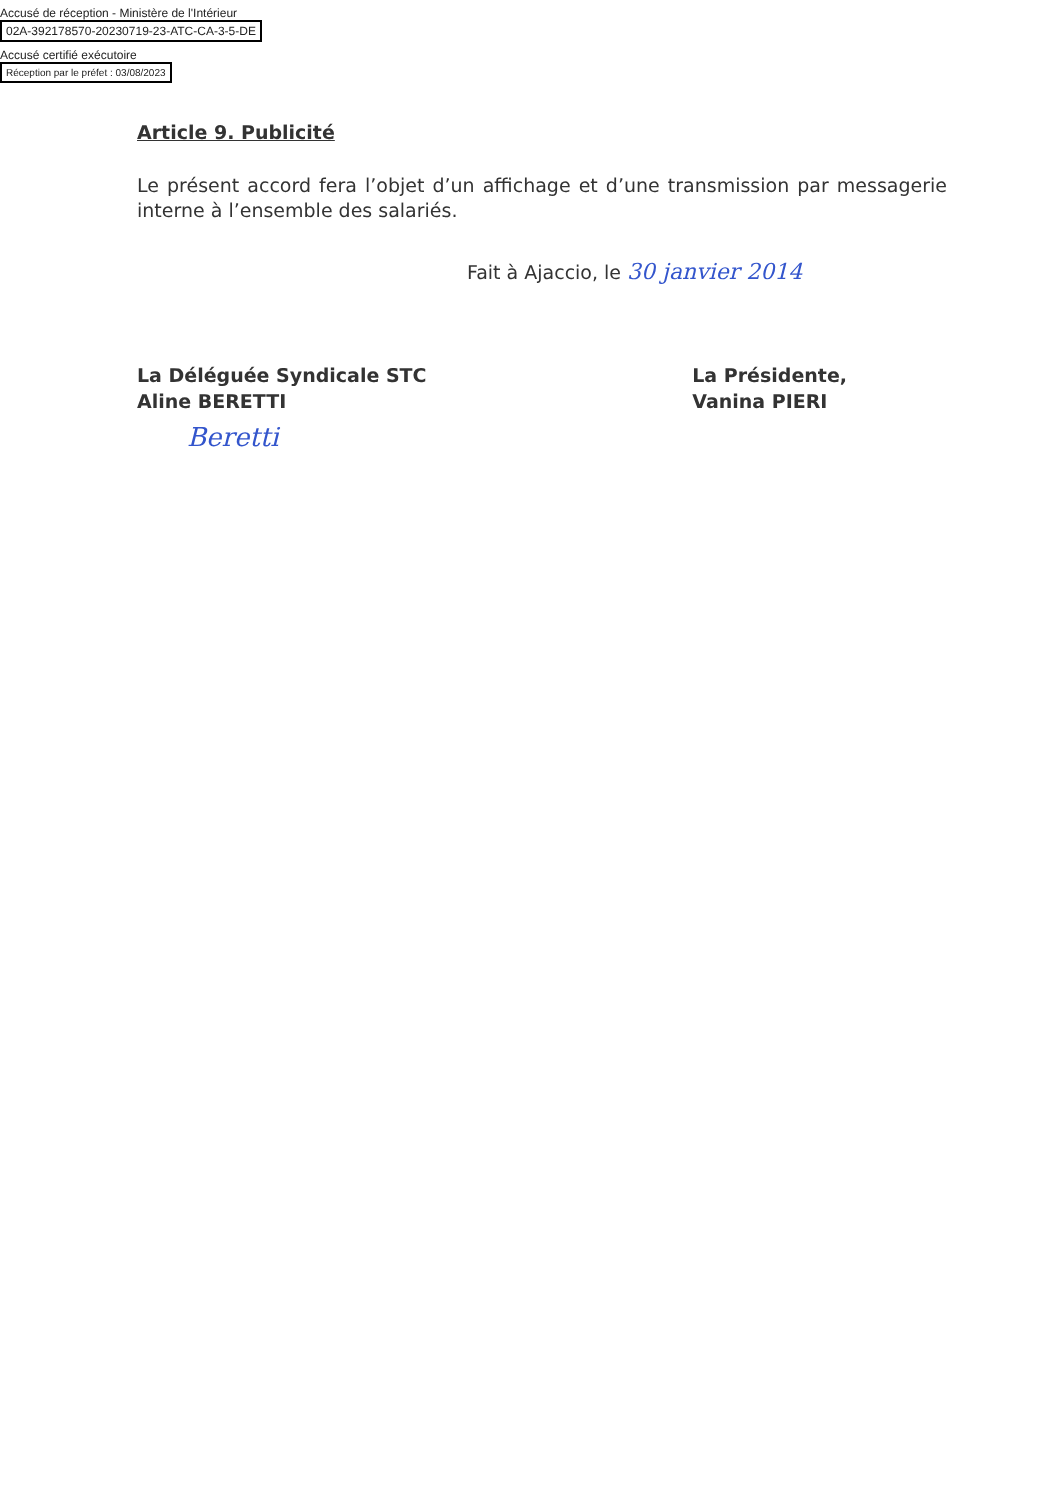Accusé de réception - Ministère de l'Intérieur
02A-392178570-20230719-23-ATC-CA-3-5-DE
Accusé certifié exécutoire
Réception par le préfet : 03/08/2023
Article 9. Publicité
Le présent accord fera l’objet d’un affichage et d’une transmission par messagerie interne à l’ensemble des salariés.
Fait à Ajaccio, le 30 janvier 2014
La Déléguée Syndicale STC
Aline BERETTI
Beretti
La Présidente,
Vanina PIERI